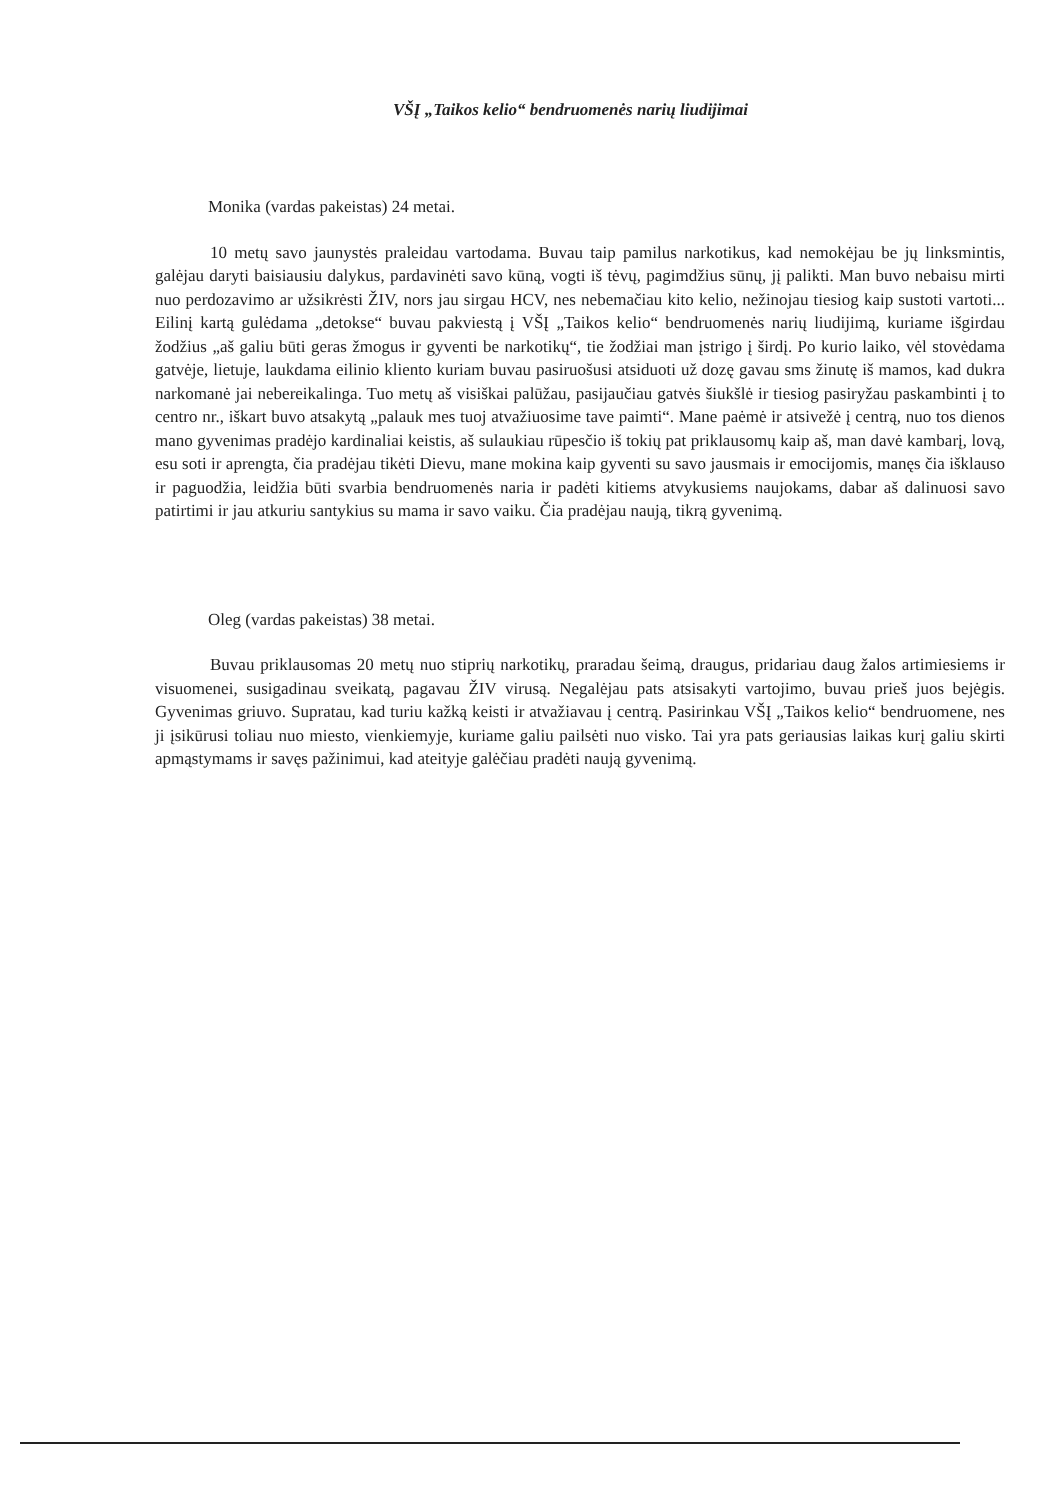VŠĮ „Taikos kelio“ bendruomenės narių liudijimai
Monika (vardas pakeistas) 24 metai.
10 metų savo jaunystės praleidau vartodama. Buvau taip pamilus narkotikus, kad nemokėjau be jų linksmintis, galėjau daryti baisiausiu dalykus, pardavinėti savo kūną, vogti iš tėvų, pagimdžius sūnų, jį palikti. Man buvo nebaisu mirti nuo perdozavimo ar užsikrėsti ŽIV, nors jau sirgau HCV, nes nebemačiau kito kelio, nežinojau tiesiog kaip sustoti vartoti... Eilinį kartą gulėdama „detokse“ buvau pakviestą į VŠĮ „Taikos kelio“ bendruomenės narių liudijimą, kuriame išgirdau žodžius „aš galiu būti geras žmogus ir gyventi be narkotikų“, tie žodžiai man įstrigo į širdį. Po kurio laiko, vėl stovėdama gatvėje, lietuje, laukdama eilinio kliento kuriam buvau pasiruošusi atsiduoti už dozę gavau sms žinutę iš mamos, kad dukra narkomanė jai nebereikalinga. Tuo metų aš visiškai palūžau, pasijaučiau gatvės šiukšlė ir tiesiog pasiryžau paskambinti į to centro nr., iškart buvo atsakytą „palauk mes tuoj atvažiuosime tave paimti“. Mane paėmė ir atsivežė į centrą, nuo tos dienos mano gyvenimas pradėjo kardinaliai keistis, aš sulaukiau rūpesčio iš tokių pat priklausomų kaip aš, man davė kambarį, lovą, esu soti ir aprengta, čia pradėjau tikėti Dievu, mane mokina kaip gyventi su savo jausmais ir emocijomis, manęs čia išklauso ir paguodžia, leidžia būti svarbia bendruomenės naria ir padėti kitiems atvykusiems naujokams, dabar aš dalinuosi savo patirtimi ir jau atkuriu santykius su mama ir savo vaiku. Čia pradėjau naują, tikrą gyvenimą.
Oleg (vardas pakeistas) 38 metai.
Buvau priklausomas 20 metų nuo stiprių narkotikų, praradau šeimą, draugus, pridariau daug žalos artimiesiems ir visuomenei, susigadinau sveikatą, pagavau ŽIV virusą. Negalėjau pats atsisakyti vartojimo, buvau prieš juos bejėgis. Gyvenimas griuvo. Supratau, kad turiu kažką keisti ir atvažiavau į centrą. Pasirinkau VŠĮ „Taikos kelio“ bendruomene, nes ji įsikūrusi toliau nuo miesto, vienkiemyje, kuriame galiu pailsėti nuo visko. Tai yra pats geriausias laikas kurį galiu skirti apmąstymams ir savęs pažinimui, kad ateityje galėčiau pradėti naują gyvenimą.